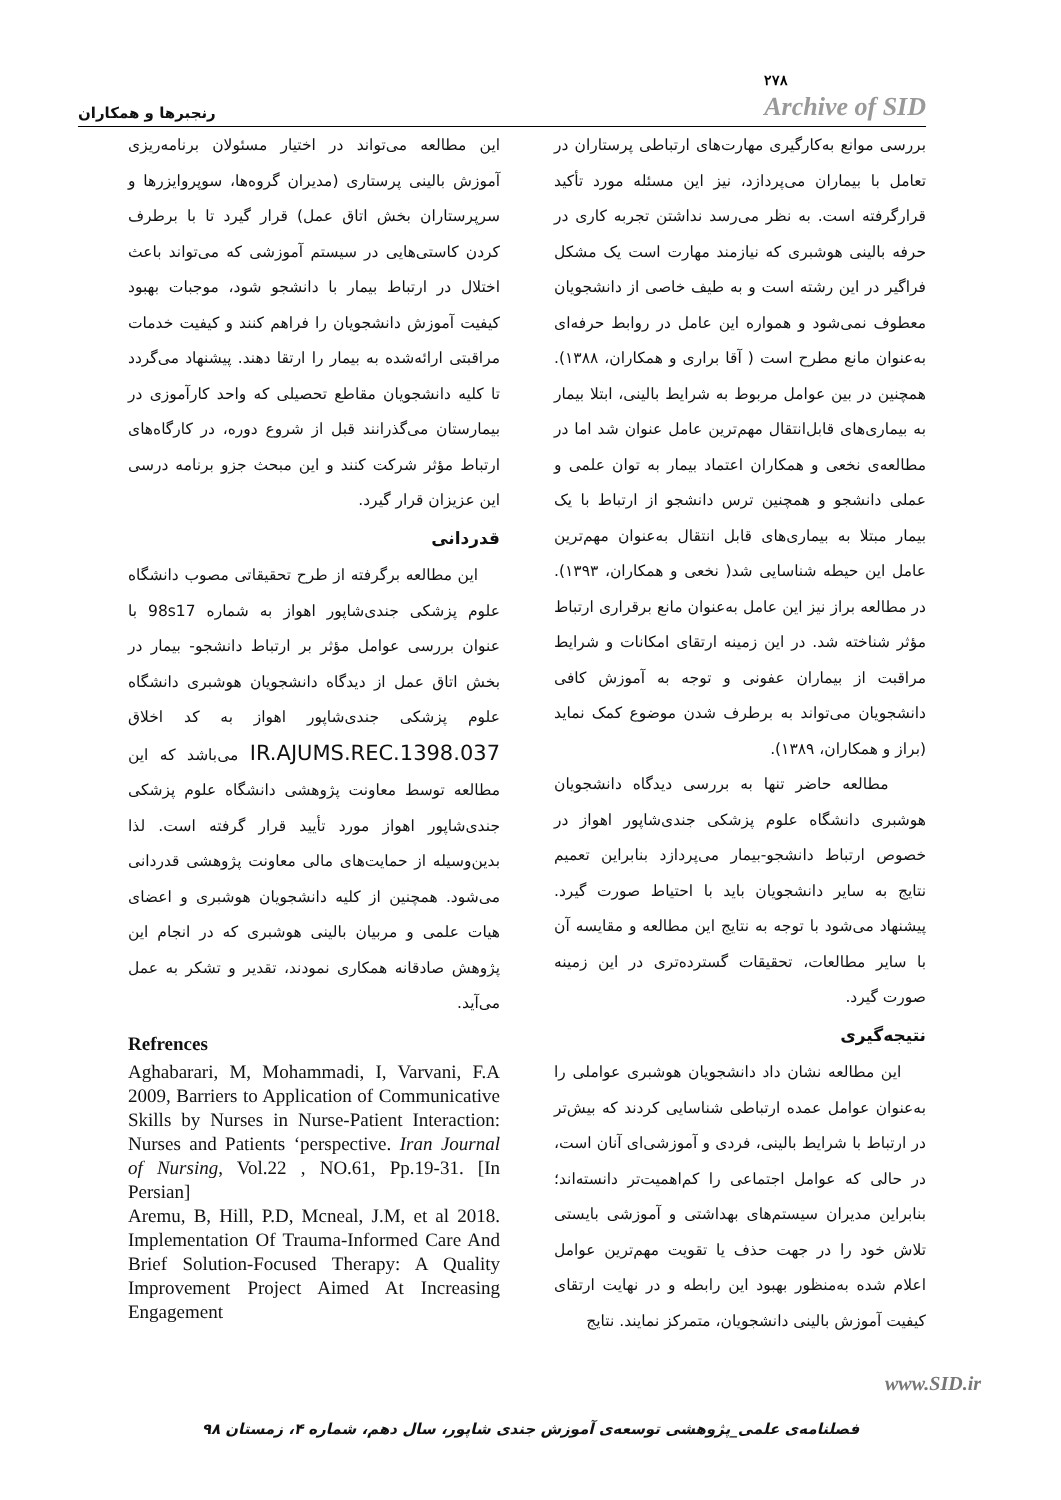رنجبرها و همکاران
۲۷۸
Archive of SID
بررسی موانع به‌کارگیری مهارت‌های ارتباطی پرستاران در تعامل با بیماران می‌پردازد، نیز این مسئله مورد تأکید قرارگرفته است. به نظر می‌رسد نداشتن تجربه کاری در حرفه بالینی هوشبری که نیازمند مهارت است یک مشکل فراگیر در این رشته است و به طیف خاصی از دانشجویان معطوف نمی‌شود و همواره این عامل در روابط حرفه‌ای به‌عنوان مانع مطرح است ( آقا براری و همکاران، ۱۳۸۸). همچنین در بین عوامل مربوط به شرایط بالینی، ابتلا بیمار به بیماری‌های قابل‌انتقال مهم‌ترین عامل عنوان شد اما در مطالعه‌ی نخعی و همکاران اعتماد بیمار به توان علمی و عملی دانشجو و همچنین ترس دانشجو از ارتباط با یک بیمار مبتلا به بیماری‌های قابل انتقال به‌عنوان مهم‌ترین عامل این حیطه شناسایی شد( نخعی و همکاران، ۱۳۹۳). در مطالعه براز نیز این عامل به‌عنوان مانع برقراری ارتباط مؤثر شناخته شد. در این زمینه ارتقای امکانات و شرایط مراقبت از بیماران عفونی و توجه به آموزش کافی دانشجویان می‌تواند به برطرف شدن موضوع کمک نماید (براز و همکاران، ۱۳۸۹).
مطالعه حاضر تنها به بررسی دیدگاه دانشجویان هوشبری دانشگاه علوم پزشکی جندی‌شاپور اهواز در خصوص ارتباط دانشجو-بیمار می‌پردازد بنابراین تعمیم نتایج به سایر دانشجویان باید با احتیاط صورت گیرد. پیشنهاد می‌شود با توجه به نتایج این مطالعه و مقایسه آن با سایر مطالعات، تحقیقات گسترده‌تری در این زمینه صورت گیرد.
نتیجه‌گیری
این مطالعه نشان داد دانشجویان هوشبری عواملی را به‌عنوان عوامل عمده ارتباطی شناسایی کردند که بیش‌تر در ارتباط با شرایط بالینی، فردی و آموزشی‌ای آنان است، در حالی که عوامل اجتماعی را کم‌اهمیت‌تر دانسته‌اند؛ بنابراین مدیران سیستم‌های بهداشتی و آموزشی بایستی تلاش خود را در جهت حذف یا تقویت مهم‌ترین عوامل اعلام شده به‌منظور بهبود این رابطه و در نهایت ارتقای کیفیت آموزش بالینی دانشجویان، متمرکز نمایند. نتایج
این مطالعه می‌تواند در اختیار مسئولان برنامه‌ریزی آموزش بالینی پرستاری (مدیران گروه‌ها، سوپروایزرها و سرپرستاران بخش اتاق عمل) قرار گیرد تا با برطرف کردن کاستی‌هایی در سیستم آموزشی که می‌تواند باعث اختلال در ارتباط بیمار با دانشجو شود، موجبات بهبود کیفیت آموزش دانشجویان را فراهم کنند و کیفیت خدمات مراقبتی ارائه‌شده به بیمار را ارتقا دهند. پیشنهاد می‌گردد تا کلیه دانشجویان مقاطع تحصیلی که واحد کارآموزی در بیمارستان می‌گذرانند قبل از شروع دوره، در کارگاه‌های ارتباط مؤثر شرکت کنند و این مبحث جزو برنامه درسی این عزیزان قرار گیرد.
قدردانی
این مطالعه برگرفته از طرح تحقیقاتی مصوب دانشگاه علوم پزشکی جندی‌شاپور اهواز به شماره 98s17 با عنوان بررسی عوامل مؤثر بر ارتباط دانشجو- بیمار در بخش اتاق عمل از دیدگاه دانشجویان هوشبری دانشگاه علوم پزشکی جندی‌شاپور اهواز به کد اخلاق IR.AJUMS.REC.1398.037 می‌باشد که این مطالعه توسط معاونت پژوهشی دانشگاه علوم پزشکی جندی‌شاپور اهواز مورد تأیید قرار گرفته است. لذا بدین‌وسیله از حمایت‌های مالی معاونت پژوهشی قدردانی می‌شود. همچنین از کلیه دانشجویان هوشبری و اعضای هیات علمی و مربیان بالینی هوشبری که در انجام این پژوهش صادقانه همکاری نمودند، تقدیر و تشکر به عمل می‌آید.
Refrences
Aghabarari, M, Mohammadi, I, Varvani, F.A 2009, Barriers to Application of Communicative Skills by Nurses in Nurse-Patient Interaction: Nurses and Patients ‘perspective. Iran Journal of Nursing, Vol.22 , NO.61, Pp.19-31. [In Persian]
Aremu, B, Hill, P.D, Mcneal, J.M, et al 2018. Implementation Of Trauma-Informed Care And Brief Solution-Focused Therapy: A Quality Improvement Project Aimed At Increasing Engagement
www.SID.ir
فصلنامه‌ی علمی_پژوهشی توسعه‌ی آموزش جندی شاپور، سال دهم، شماره ۴، زمستان ۹۸